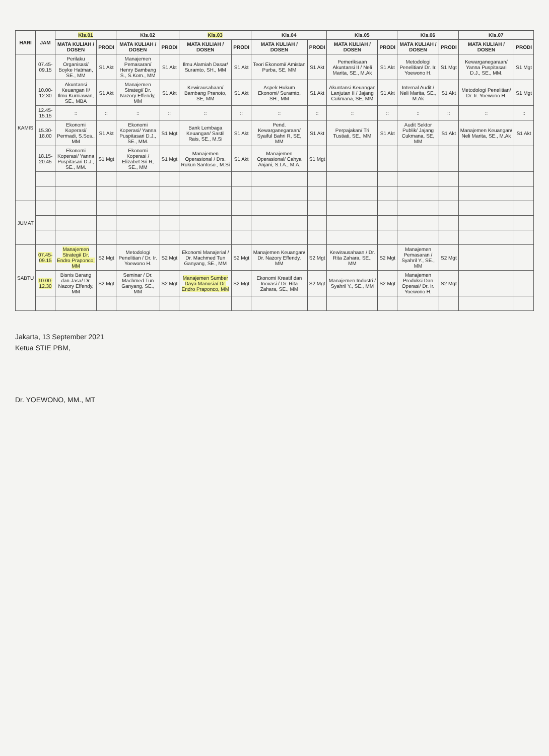| HARI | JAM | Kls.01 | | Kls.02 | | Kls.03 | | Kls.04 | | Kls.05 | | Kls.06 | | Kls.07 | |
| --- | --- | --- | --- | --- | --- | --- | --- | --- | --- | --- | --- | --- | --- | --- | --- |
| | | MATA KULIAH / DOSEN | PRODI | MATA KULIAH / DOSEN | PRODI | MATA KULIAH / DOSEN | PRODI | MATA KULIAH / DOSEN | PRODI | MATA KULIAH / DOSEN | PRODI | MATA KULIAH / DOSEN | PRODI | MATA KULIAH / DOSEN | PRODI |
| KAMIS | 07.45-09.15 | Perilaku Organisasi/ Boyke Hatman, SE., MM | S1 Akt | Manajemen Pemasaran/ Henry Bambang S., S.Kom., MM | S1 Akt | Ilmu Alamiah Dasar/ Suramto, SH., MM | S1 Akt | Teori Ekonomi/ Amistan Purba, SE, MM | S1 Akt | Pemeriksaan Akuntansi II / Neli Marita, SE., M.Ak | S1 Akt | Metodologi Penelitian/ Dr. Ir. Yoewono H. | S1 Mgt | Kewarganegaraan/ Yanna Puspitasari D.J., SE., MM. | S1 Mgt |
| | 10.00-12.30 | Akuntansi Keuangan II/ Ilmu Kurniawan, SE., MBA | S1 Akt | Manajemen Strategi/ Dr. Nazory Effendy, MM | S1 Akt | Kewirausahaan/ Bambang Pranoto, SE, MM | S1 Akt | Aspek Hukum Ekonomi/ Suramto, SH., MM | S1 Akt | Akuntansi Keuangan Lanjutan II / Jajang Cukmana, SE, MM | S1 Akt | Internal Audit / Neli Marita, SE., M.Ak | S1 Akt | Metodologi Penelitian/ Dr. Ir. Yoewono H. | S1 Mgt |
| | 12.45-15.15 | :: | :: | :: | :: | :: | :: | :: | :: | :: | :: | :: | :: | :: | :: |
| | 15.30-18.00 | Ekonomi Koperasi/ Permadi, S.Sos., MM | S1 Akt | Ekonomi Koperasi/ Yanna Puspitasari D.J., SE., MM. | S1 Mgt | Bank Lembaga Keuangan/ Sastil Rais, SE., M.Si | S1 Akt | Pend. Kewarganegaraan/ Syaiful Bahri R, SE, MM | S1 Akt | Perpajakan/ Tri Tustiati, SE., MM | S1 Akt | Audit Sektor Publik/ Jajang Cukmana, SE, MM | S1 Akt | Manajemen Keuangan/ Neli Marita, SE., M.Ak | S1 Akt |
| | 18.15-20.45 | Ekonomi Koperasi/ Yanna Puspitasari D.J., SE., MM. | S1 Mgt | Ekonomi Koperasi / Elizabet Sri R, SE., MM | S1 Mgt | Manajemen Operasional / Drs. Rukun Santoso., M.Si | S1 Akt | Manajemen Operasional/ Cahya Anjani, S.I.A., M.A. | S1 Mgt | | | | | | |
| JUMAT | | | | | | | | | | | | | | | |
| SABTU | 07.45-09.15 | Manajemen Strategi/ Dr. Endro Praponco, MM | S2 Mgt | Metodologi Penelitian / Dr. Ir. Yoewono H. | S2 Mgt | Ekonomi Manajerial / Dr. Machmed Tun Ganyang, SE., MM | S2 Mgt | Manajemen Keuangan/ Dr. Nazory Effendy, MM | S2 Mgt | Kewirausahaan / Dr. Rita Zahara, SE., MM | S2 Mgt | Manajemen Pemasaran / Syahril Y., SE., MM | S2 Mgt | | |
| | 10.00-12.30 | Bisnis Barang dan Jasa/ Dr. Nazory Effendy, MM | S2 Mgt | Seminar / Dr. Machmed Tun Ganyang, SE., MM | S2 Mgt | Manajemen Sumber Daya Manusia/ Dr. Endro Praponco, MM | S2 Mgt | Ekonomi Kreatif dan Inovasi / Dr. Rita Zahara, SE., MM | S2 Mgt | Manajemen Industri / Syahril Y., SE., MM | S2 Mgt | Manajemen Produksi Dan Operasi/ Dr. Ir. Yoewono H. | S2 Mgt | | |
Jakarta, 13 September 2021
Ketua STIE PBM,
Dr. YOEWONO, MM., MT